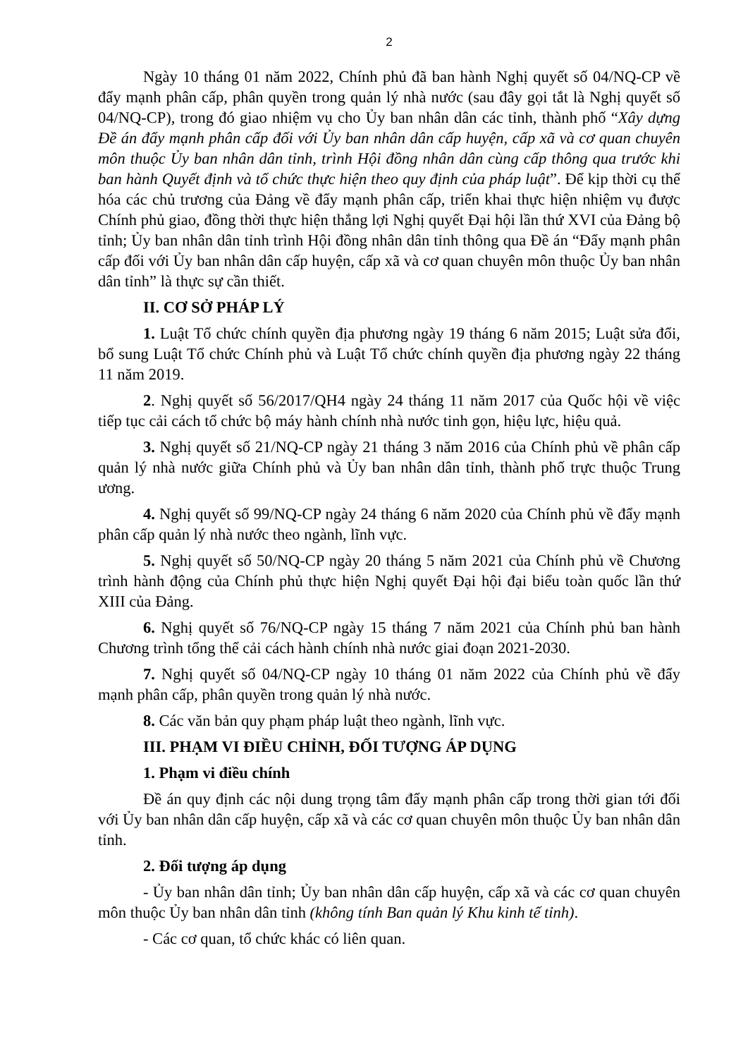2
Ngày 10 tháng 01 năm 2022, Chính phủ đã ban hành Nghị quyết số 04/NQ-CP về đẩy mạnh phân cấp, phân quyền trong quản lý nhà nước (sau đây gọi tắt là Nghị quyết số 04/NQ-CP), trong đó giao nhiệm vụ cho Ủy ban nhân dân các tỉnh, thành phố “Xây dựng Đề án đẩy mạnh phân cấp đối với Ủy ban nhân dân cấp huyện, cấp xã và cơ quan chuyên môn thuộc Ủy ban nhân dân tỉnh, trình Hội đồng nhân dân cùng cấp thông qua trước khi ban hành Quyết định và tổ chức thực hiện theo quy định của pháp luật”. Để kịp thời cụ thể hóa các chủ trương của Đảng về đẩy mạnh phân cấp, triển khai thực hiện nhiệm vụ được Chính phủ giao, đồng thời thực hiện thắng lợi Nghị quyết Đại hội lần thứ XVI của Đảng bộ tỉnh; Ủy ban nhân dân tỉnh trình Hội đồng nhân dân tỉnh thông qua Đề án “Đẩy mạnh phân cấp đối với Ủy ban nhân dân cấp huyện, cấp xã và cơ quan chuyên môn thuộc Ủy ban nhân dân tỉnh” là thực sự cần thiết.
II. CƠ SỞ PHÁP LÝ
1. Luật Tổ chức chính quyền địa phương ngày 19 tháng 6 năm 2015; Luật sửa đổi, bổ sung Luật Tổ chức Chính phủ và Luật Tổ chức chính quyền địa phương ngày 22 tháng 11 năm 2019.
2. Nghị quyết số 56/2017/QH4 ngày 24 tháng 11 năm 2017 của Quốc hội về việc tiếp tục cải cách tổ chức bộ máy hành chính nhà nước tinh gọn, hiệu lực, hiệu quả.
3. Nghị quyết số 21/NQ-CP ngày 21 tháng 3 năm 2016 của Chính phủ về phân cấp quản lý nhà nước giữa Chính phủ và Ủy ban nhân dân tỉnh, thành phố trực thuộc Trung ương.
4. Nghị quyết số 99/NQ-CP ngày 24 tháng 6 năm 2020 của Chính phủ về đẩy mạnh phân cấp quản lý nhà nước theo ngành, lĩnh vực.
5. Nghị quyết số 50/NQ-CP ngày 20 tháng 5 năm 2021 của Chính phủ về Chương trình hành động của Chính phủ thực hiện Nghị quyết Đại hội đại biểu toàn quốc lần thứ XIII của Đảng.
6. Nghị quyết số 76/NQ-CP ngày 15 tháng 7 năm 2021 của Chính phủ ban hành Chương trình tổng thể cải cách hành chính nhà nước giai đoạn 2021-2030.
7. Nghị quyết số 04/NQ-CP ngày 10 tháng 01 năm 2022 của Chính phủ về đẩy mạnh phân cấp, phân quyền trong quản lý nhà nước.
8. Các văn bản quy phạm pháp luật theo ngành, lĩnh vực.
III. PHẠM VI ĐIỀU CHỈNH, ĐỐI TƯỢNG ÁP DỤNG
1. Phạm vi điều chính
Đề án quy định các nội dung trọng tâm đẩy mạnh phân cấp trong thời gian tới đối với Ủy ban nhân dân cấp huyện, cấp xã và các cơ quan chuyên môn thuộc Ủy ban nhân dân tỉnh.
2. Đối tượng áp dụng
- Ủy ban nhân dân tỉnh; Ủy ban nhân dân cấp huyện, cấp xã và các cơ quan chuyên môn thuộc Ủy ban nhân dân tỉnh (không tính Ban quản lý Khu kinh tế tỉnh).
- Các cơ quan, tổ chức khác có liên quan.